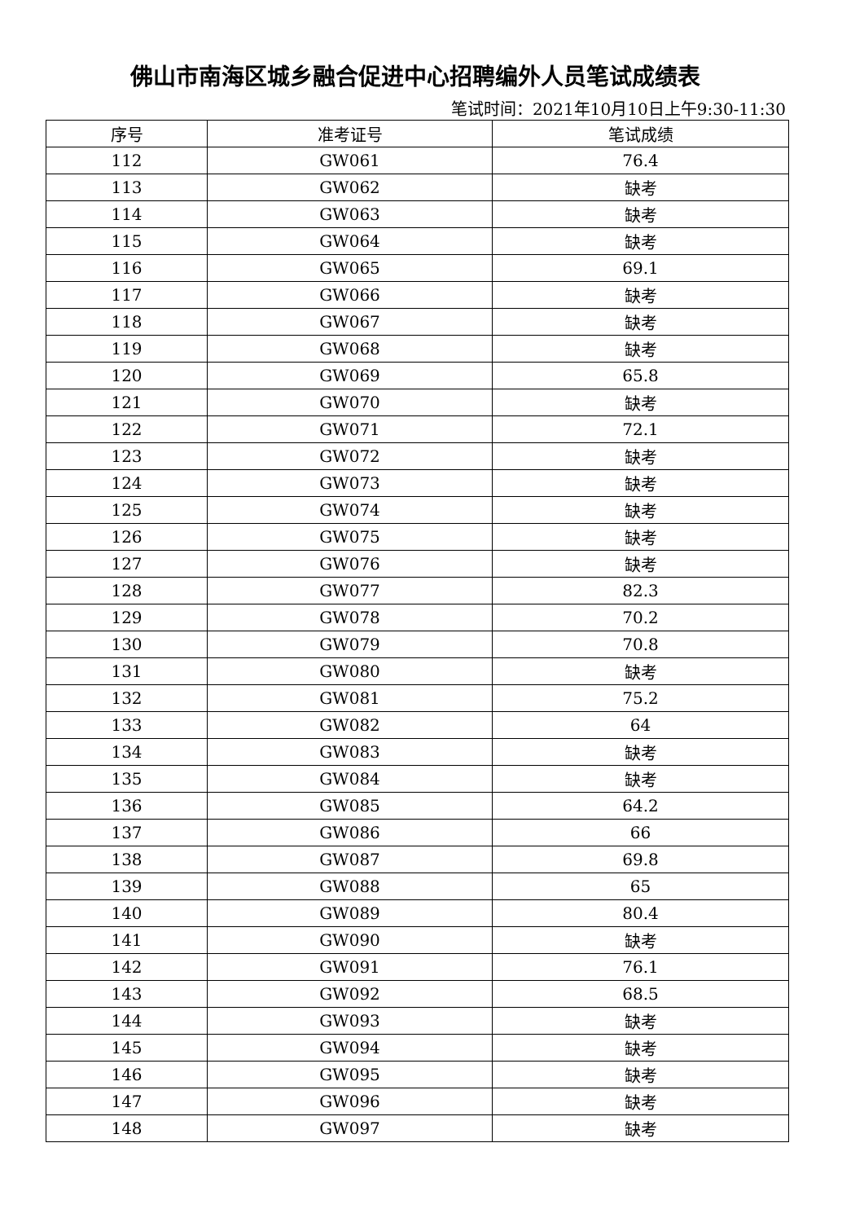佛山市南海区城乡融合促进中心招聘编外人员笔试成绩表
笔试时间：2021年10月10日上午9:30-11:30
| 序号 | 准考证号 | 笔试成绩 |
| --- | --- | --- |
| 112 | GW061 | 76.4 |
| 113 | GW062 | 缺考 |
| 114 | GW063 | 缺考 |
| 115 | GW064 | 缺考 |
| 116 | GW065 | 69.1 |
| 117 | GW066 | 缺考 |
| 118 | GW067 | 缺考 |
| 119 | GW068 | 缺考 |
| 120 | GW069 | 65.8 |
| 121 | GW070 | 缺考 |
| 122 | GW071 | 72.1 |
| 123 | GW072 | 缺考 |
| 124 | GW073 | 缺考 |
| 125 | GW074 | 缺考 |
| 126 | GW075 | 缺考 |
| 127 | GW076 | 缺考 |
| 128 | GW077 | 82.3 |
| 129 | GW078 | 70.2 |
| 130 | GW079 | 70.8 |
| 131 | GW080 | 缺考 |
| 132 | GW081 | 75.2 |
| 133 | GW082 | 64 |
| 134 | GW083 | 缺考 |
| 135 | GW084 | 缺考 |
| 136 | GW085 | 64.2 |
| 137 | GW086 | 66 |
| 138 | GW087 | 69.8 |
| 139 | GW088 | 65 |
| 140 | GW089 | 80.4 |
| 141 | GW090 | 缺考 |
| 142 | GW091 | 76.1 |
| 143 | GW092 | 68.5 |
| 144 | GW093 | 缺考 |
| 145 | GW094 | 缺考 |
| 146 | GW095 | 缺考 |
| 147 | GW096 | 缺考 |
| 148 | GW097 | 缺考 |